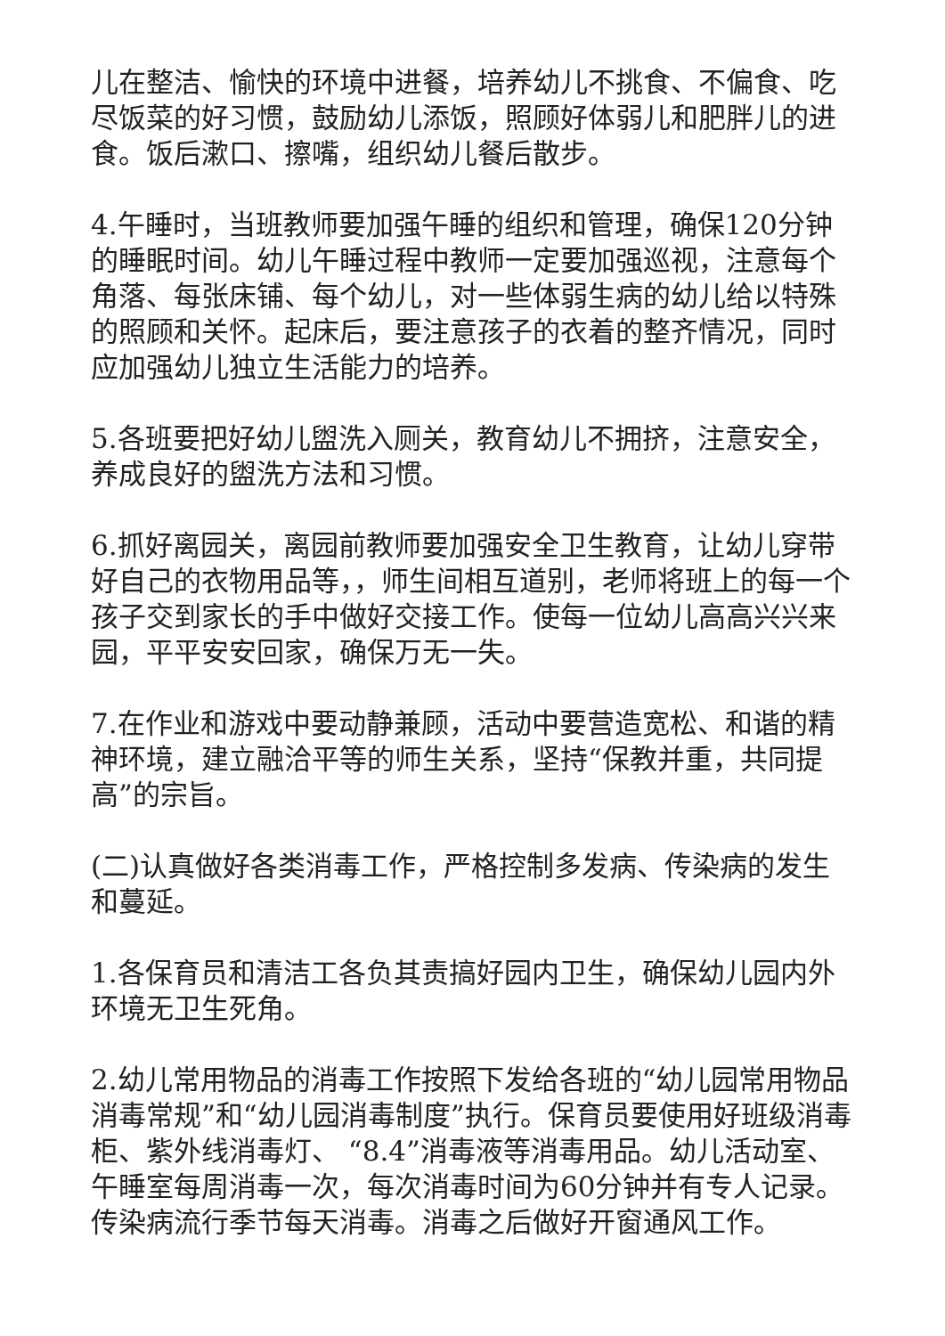儿在整洁、愉快的环境中进餐，培养幼儿不挑食、不偏食、吃尽饭菜的好习惯，鼓励幼儿添饭，照顾好体弱儿和肥胖儿的进食。饭后漱口、擦嘴，组织幼儿餐后散步。
4.午睡时，当班教师要加强午睡的组织和管理，确保120分钟的睡眠时间。幼儿午睡过程中教师一定要加强巡视，注意每个角落、每张床铺、每个幼儿，对一些体弱生病的幼儿给以特殊的照顾和关怀。起床后，要注意孩子的衣着的整齐情况，同时应加强幼儿独立生活能力的培养。
5.各班要把好幼儿盥洗入厕关，教育幼儿不拥挤，注意安全，养成良好的盥洗方法和习惯。
6.抓好离园关，离园前教师要加强安全卫生教育，让幼儿穿带好自己的衣物用品等，，师生间相互道别，老师将班上的每一个孩子交到家长的手中做好交接工作。使每一位幼儿高高兴兴来园，平平安安回家，确保万无一失。
7.在作业和游戏中要动静兼顾，活动中要营造宽松、和谐的精神环境，建立融洽平等的师生关系，坚持“保教并重，共同提高”的宗旨。
(二)认真做好各类消毒工作，严格控制多发病、传染病的发生和蔓延。
1.各保育员和清洁工各负其责搞好园内卫生，确保幼儿园内外环境无卫生死角。
2.幼儿常用物品的消毒工作按照下发给各班的“幼儿园常用物品消毒常规”和“幼儿园消毒制度”执行。保育员要使用好班级消毒柜、紫外线消毒灯、 “8.4”消毒液等消毒用品。幼儿活动室、午睡室每周消毒一次，每次消毒时间为60分钟并有专人记录。传染病流行季节每天消毒。消毒之后做好开窗通风工作。